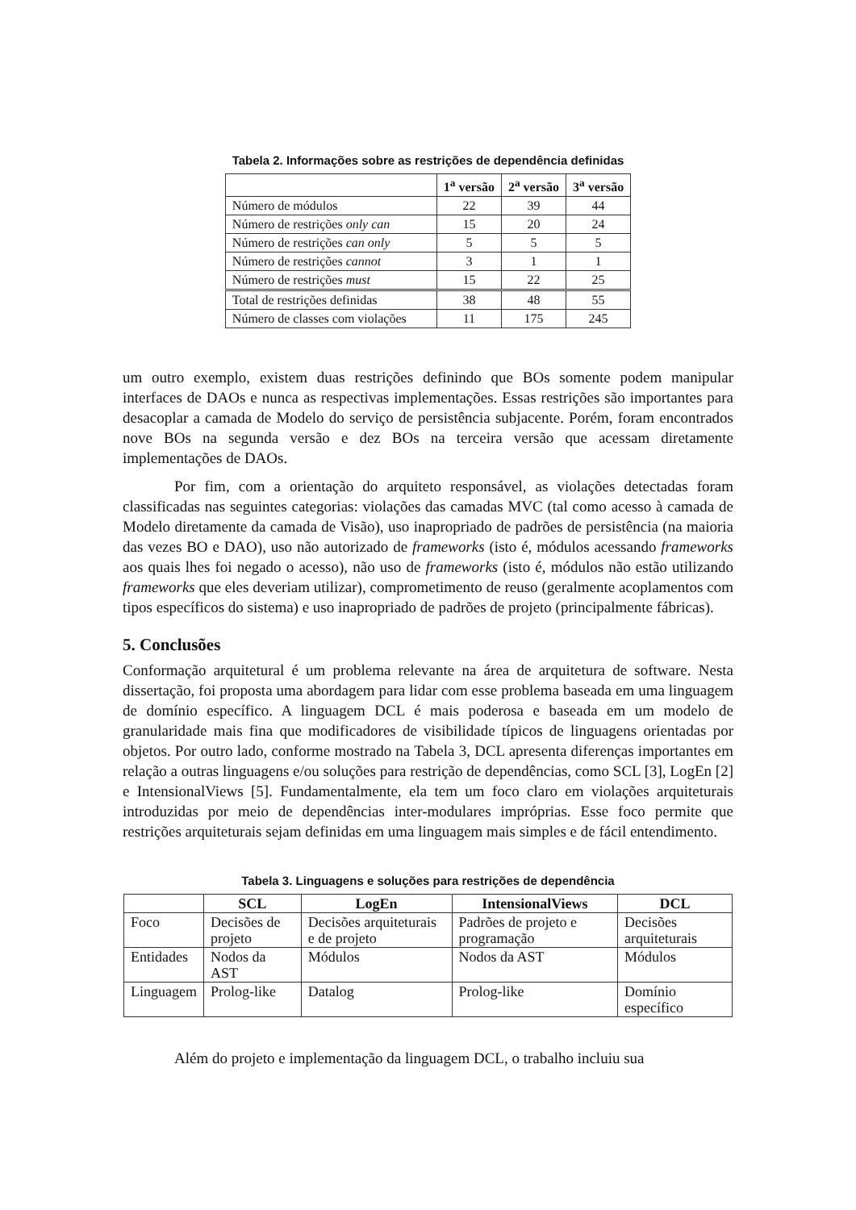Tabela 2. Informações sobre as restrições de dependência definidas
| | 1<sup>a</sup> versão | 2<sup>a</sup> versão | 3<sup>a</sup> versão |
| --- | --- | --- | --- |
| Número de módulos | 22 | 39 | 44 |
| Número de restrições only can | 15 | 20 | 24 |
| Número de restrições can only | 5 | 5 | 5 |
| Número de restrições cannot | 3 | 1 | 1 |
| Número de restrições must | 15 | 22 | 25 |
| Total de restrições definidas | 38 | 48 | 55 |
| Número de classes com violações | 11 | 175 | 245 |
um outro exemplo, existem duas restrições definindo que BOs somente podem manipular interfaces de DAOs e nunca as respectivas implementações. Essas restrições são importantes para desacoplar a camada de Modelo do serviço de persistência subjacente. Porém, foram encontrados nove BOs na segunda versão e dez BOs na terceira versão que acessam diretamente implementações de DAOs.
Por fim, com a orientação do arquiteto responsável, as violações detectadas foram classificadas nas seguintes categorias: violações das camadas MVC (tal como acesso à camada de Modelo diretamente da camada de Visão), uso inapropriado de padrões de persistência (na maioria das vezes BO e DAO), uso não autorizado de frameworks (isto é, módulos acessando frameworks aos quais lhes foi negado o acesso), não uso de frameworks (isto é, módulos não estão utilizando frameworks que eles deveriam utilizar), comprometimento de reuso (geralmente acoplamentos com tipos específicos do sistema) e uso inapropriado de padrões de projeto (principalmente fábricas).
5. Conclusões
Conformação arquitetural é um problema relevante na área de arquitetura de software. Nesta dissertação, foi proposta uma abordagem para lidar com esse problema baseada em uma linguagem de domínio específico. A linguagem DCL é mais poderosa e baseada em um modelo de granularidade mais fina que modificadores de visibilidade típicos de linguagens orientadas por objetos. Por outro lado, conforme mostrado na Tabela 3, DCL apresenta diferenças importantes em relação a outras linguagens e/ou soluções para restrição de dependências, como SCL [3], LogEn [2] e IntensionalViews [5]. Fundamentalmente, ela tem um foco claro em violações arquiteturais introduzidas por meio de dependências inter-modulares impróprias. Esse foco permite que restrições arquiteturais sejam definidas em uma linguagem mais simples e de fácil entendimento.
Tabela 3. Linguagens e soluções para restrições de dependência
| | SCL | LogEn | IntensionalViews | DCL |
| --- | --- | --- | --- | --- |
| Foco | Decisões de projeto | Decisões arquiteturais e de projeto | Padrões de projeto e programação | Decisões arquiteturais |
| Entidades | Nodos da AST | Módulos | Nodos da AST | Módulos |
| Linguagem | Prolog-like | Datalog | Prolog-like | Domínio específico |
Além do projeto e implementação da linguagem DCL, o trabalho incluiu sua